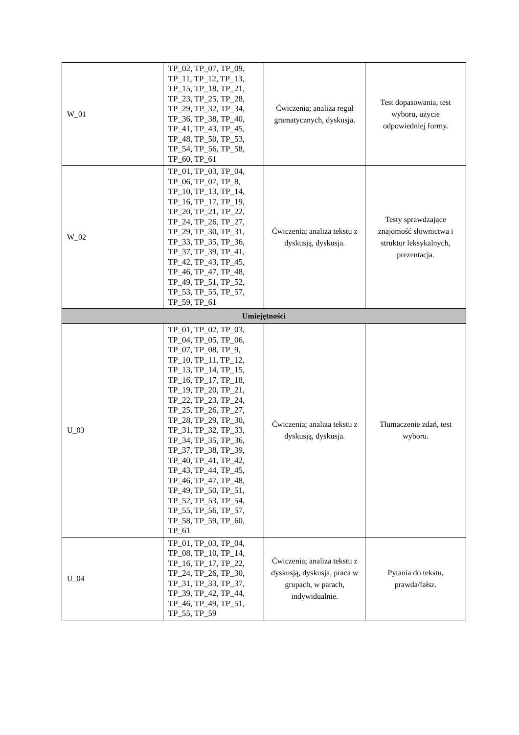| W_01 | TP_02, TP_07, TP_09, TP_11, TP_12, TP_13, TP_15, TP_18, TP_21, TP_23, TP_25, TP_28, TP_29, TP_32, TP_34, TP_36, TP_38, TP_40, TP_41, TP_43, TP_45, TP_48, TP_50, TP_53, TP_54, TP_56, TP_58, TP_60, TP_61 | Ćwiczenia; analiza reguł gramatycznych, dyskusja. | Test dopasowania, test wyboru, użycie odpowiedniej formy. |
| W_02 | TP_01, TP_03, TP_04, TP_06, TP_07, TP_8, TP_10, TP_13, TP_14, TP_16, TP_17, TP_19, TP_20, TP_21, TP_22, TP_24, TP_26, TP_27, TP_29, TP_30, TP_31, TP_33, TP_35, TP_36, TP_37, TP_39, TP_41, TP_42, TP_43, TP_45, TP_46, TP_47, TP_48, TP_49, TP_51, TP_52, TP_53, TP_55, TP_57, TP_59, TP_61 | Ćwiczenia; analiza tekstu z dyskusją, dyskusja. | Testy sprawdzające znajomość słownictwa i struktur leksykalnych, prezentacja. |
| Umiejętności | | | |
| U_03 | TP_01, TP_02, TP_03, TP_04, TP_05, TP_06, TP_07, TP_08, TP_9, TP_10, TP_11, TP_12, TP_13, TP_14, TP_15, TP_16, TP_17, TP_18, TP_19, TP_20, TP_21, TP_22, TP_23, TP_24, TP_25, TP_26, TP_27, TP_28, TP_29, TP_30, TP_31, TP_32, TP_33, TP_34, TP_35, TP_36, TP_37, TP_38, TP_39, TP_40, TP_41, TP_42, TP_43, TP_44, TP_45, TP_46, TP_47, TP_48, TP_49, TP_50, TP_51, TP_52, TP_53, TP_54, TP_55, TP_56, TP_57, TP_58, TP_59, TP_60, TP_61 | Ćwiczenia; analiza tekstu z dyskusją, dyskusja. | Tłumaczenie zdań, test wyboru. |
| U_04 | TP_01, TP_03, TP_04, TP_08, TP_10, TP_14, TP_16, TP_17, TP_22, TP_24, TP_26, TP_30, TP_31, TP_33, TP_37, TP_39, TP_42, TP_44, TP_46, TP_49, TP_51, TP_55, TP_59 | Ćwiczenia; analiza tekstu z dyskusją, dyskusja, praca w grupach, w parach, indywidualnie. | Pytania do tekstu, prawda/fałsz. |